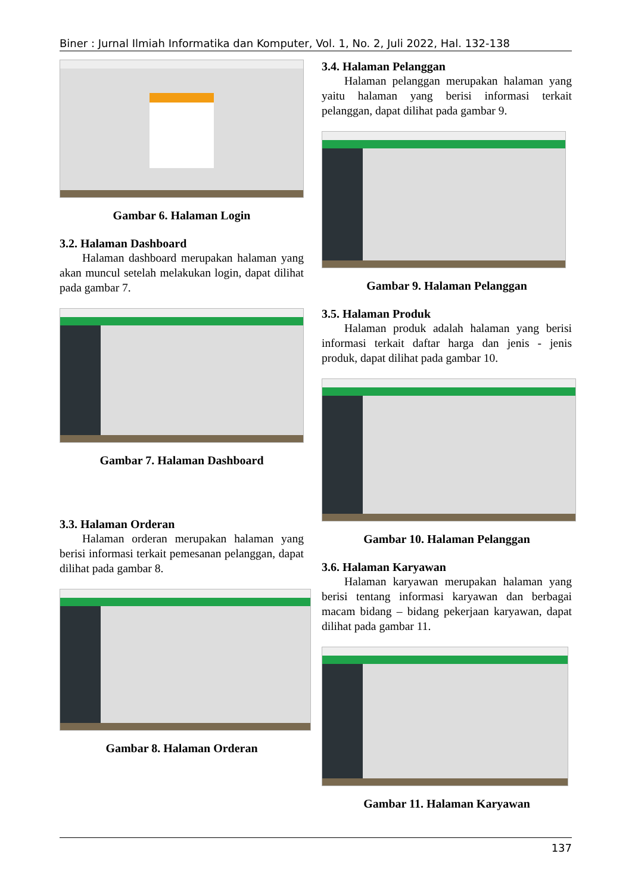Biner : Jurnal Ilmiah Informatika dan Komputer, Vol. 1, No. 2, Juli 2022, Hal. 132-138
Gambar 6. Halaman Login
3.2. Halaman Dashboard
Halaman dashboard merupakan halaman yang akan muncul setelah melakukan login, dapat dilihat pada gambar 7.
Gambar 7. Halaman Dashboard
3.3. Halaman Orderan
Halaman orderan merupakan halaman yang berisi informasi terkait pemesanan pelanggan, dapat dilihat pada gambar 8.
Gambar 8. Halaman Orderan
3.4. Halaman Pelanggan
Halaman pelanggan merupakan halaman yang yaitu halaman yang berisi informasi terkait pelanggan, dapat dilihat pada gambar 9.
Gambar 9. Halaman Pelanggan
3.5. Halaman Produk
Halaman produk adalah halaman yang berisi informasi terkait daftar harga dan jenis - jenis produk, dapat dilihat pada gambar 10.
Gambar 10. Halaman Pelanggan
3.6. Halaman Karyawan
Halaman karyawan merupakan halaman yang berisi tentang informasi karyawan dan berbagai macam bidang – bidang pekerjaan karyawan, dapat dilihat pada gambar 11.
Gambar 11. Halaman Karyawan
137